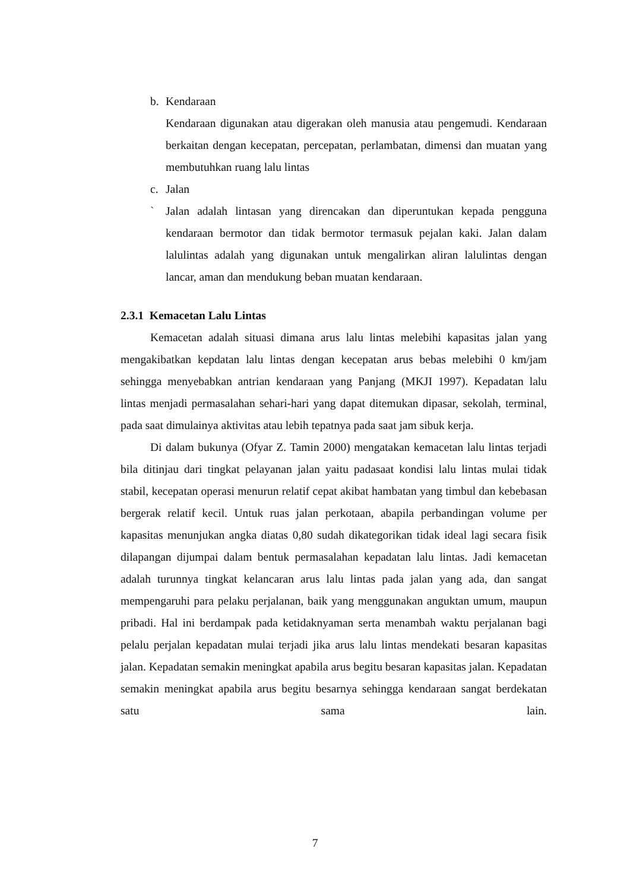b. Kendaraan
Kendaraan digunakan atau digerakan oleh manusia atau pengemudi. Kendaraan berkaitan dengan kecepatan, percepatan, perlambatan, dimensi dan muatan yang membutuhkan ruang lalu lintas
c. Jalan
` Jalan adalah lintasan yang direncakan dan diperuntukan kepada pengguna kendaraan bermotor dan tidak bermotor termasuk pejalan kaki. Jalan dalam lalulintas adalah yang digunakan untuk mengalirkan aliran lalulintas dengan lancar, aman dan mendukung beban muatan kendaraan.
2.3.1 Kemacetan Lalu Lintas
Kemacetan adalah situasi dimana arus lalu lintas melebihi kapasitas jalan yang mengakibatkan kepdatan lalu lintas dengan kecepatan arus bebas melebihi 0 km/jam sehingga menyebabkan antrian kendaraan yang Panjang (MKJI 1997). Kepadatan lalu lintas menjadi permasalahan sehari-hari yang dapat ditemukan dipasar, sekolah, terminal, pada saat dimulainya aktivitas atau lebih tepatnya pada saat jam sibuk kerja.
Di dalam bukunya (Ofyar Z. Tamin 2000) mengatakan kemacetan lalu lintas terjadi bila ditinjau dari tingkat pelayanan jalan yaitu padasaat kondisi lalu lintas mulai tidak stabil, kecepatan operasi menurun relatif cepat akibat hambatan yang timbul dan kebebasan bergerak relatif kecil. Untuk ruas jalan perkotaan, abapila perbandingan volume per kapasitas menunjukan angka diatas 0,80 sudah dikategorikan tidak ideal lagi secara fisik dilapangan dijumpai dalam bentuk permasalahan kepadatan lalu lintas. Jadi kemacetan adalah turunnya tingkat kelancaran arus lalu lintas pada jalan yang ada, dan sangat mempengaruhi para pelaku perjalanan, baik yang menggunakan anguktan umum, maupun pribadi. Hal ini berdampak pada ketidaknyaman serta menambah waktu perjalanan bagi pelalu perjalan kepadatan mulai terjadi jika arus lalu lintas mendekati besaran kapasitas jalan. Kepadatan semakin meningkat apabila arus begitu besaran kapasitas jalan. Kepadatan semakin meningkat apabila arus begitu besarnya sehingga kendaraan sangat berdekatan satu sama lain.
7